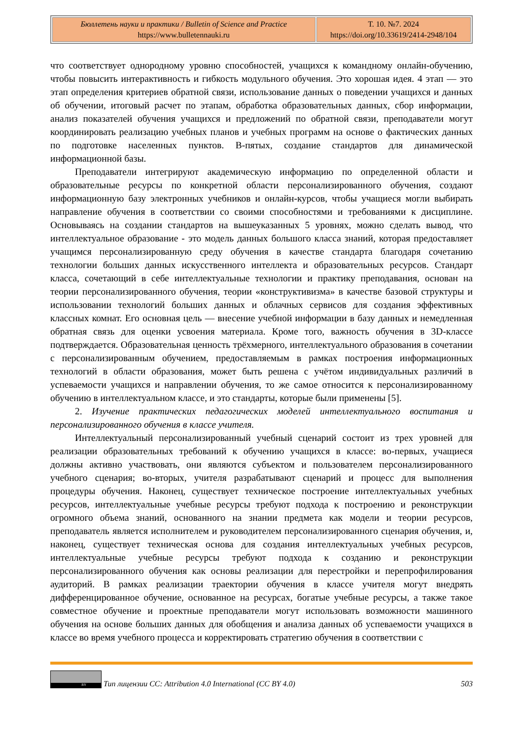| Бюллетень науки и практики / Bulletin of Science and Practice https://www.bulletennauki.ru | Т. 10. №7. 2024 https://doi.org/10.33619/2414-2948/104 |
что соответствует однородному уровню способностей, учащихся к командному онлайн-обучению, чтобы повысить интерактивность и гибкость модульного обучения. Это хорошая идея. 4 этап — это этап определения критериев обратной связи, использование данных о поведении учащихся и данных об обучении, итоговый расчет по этапам, обработка образовательных данных, сбор информации, анализ показателей обучения учащихся и предложений по обратной связи, преподаватели могут координировать реализацию учебных планов и учебных программ на основе о фактических данных по подготовке населенных пунктов. В-пятых, создание стандартов для динамической информационной базы.
Преподаватели интегрируют академическую информацию по определенной области и образовательные ресурсы по конкретной области персонализированного обучения, создают информационную базу электронных учебников и онлайн-курсов, чтобы учащиеся могли выбирать направление обучения в соответствии со своими способностями и требованиями к дисциплине. Основываясь на создании стандартов на вышеуказанных 5 уровнях, можно сделать вывод, что интеллектуальное образование - это модель данных большого класса знаний, которая предоставляет учащимся персонализированную среду обучения в качестве стандарта благодаря сочетанию технологии больших данных искусственного интеллекта и образовательных ресурсов. Стандарт класса, сочетающий в себе интеллектуальные технологии и практику преподавания, основан на теории персонализированного обучения, теории «конструктивизма» в качестве базовой структуры и использовании технологий больших данных и облачных сервисов для создания эффективных классных комнат. Его основная цель — внесение учебной информации в базу данных и немедленная обратная связь для оценки усвоения материала. Кроме того, важность обучения в 3D-классе подтверждается. Образовательная ценность трёхмерного, интеллектуального образования в сочетании с персонализированным обучением, предоставляемым в рамках построения информационных технологий в области образования, может быть решена с учётом индивидуальных различий в успеваемости учащихся и направлении обучения, то же самое относится к персонализированному обучению в интеллектуальном классе, и это стандарты, которые были применены [5].
2. Изучение практических педагогических моделей интеллектуального воспитания и персонализированного обучения в классе учителя.
Интеллектуальный персонализированный учебный сценарий состоит из трех уровней для реализации образовательных требований к обучению учащихся в классе: во-первых, учащиеся должны активно участвовать, они являются субъектом и пользователем персонализированного учебного сценария; во-вторых, учителя разрабатывают сценарий и процесс для выполнения процедуры обучения. Наконец, существует техническое построение интеллектуальных учебных ресурсов, интеллектуальные учебные ресурсы требуют подхода к построению и реконструкции огромного объема знаний, основанного на знании предмета как модели и теории ресурсов, преподаватель является исполнителем и руководителем персонализированного сценария обучения, и, наконец, существует техническая основа для создания интеллектуальных учебных ресурсов, интеллектуальные учебные ресурсы требуют подхода к созданию и реконструкции персонализированного обучения как основы реализации для перестройки и перепрофилирования аудиторий. В рамках реализации траектории обучения в классе учителя могут внедрять дифференцированное обучение, основанное на ресурсах, богатые учебные ресурсы, а также такое совместное обучение и проектные преподаватели могут использовать возможности машинного обучения на основе больших данных для обобщения и анализа данных об успеваемости учащихся в классе во время учебного процесса и корректировать стратегию обучения в соответствии с
BY
Тип лицензии CC: Attribution 4.0 International (CC BY 4.0)
503